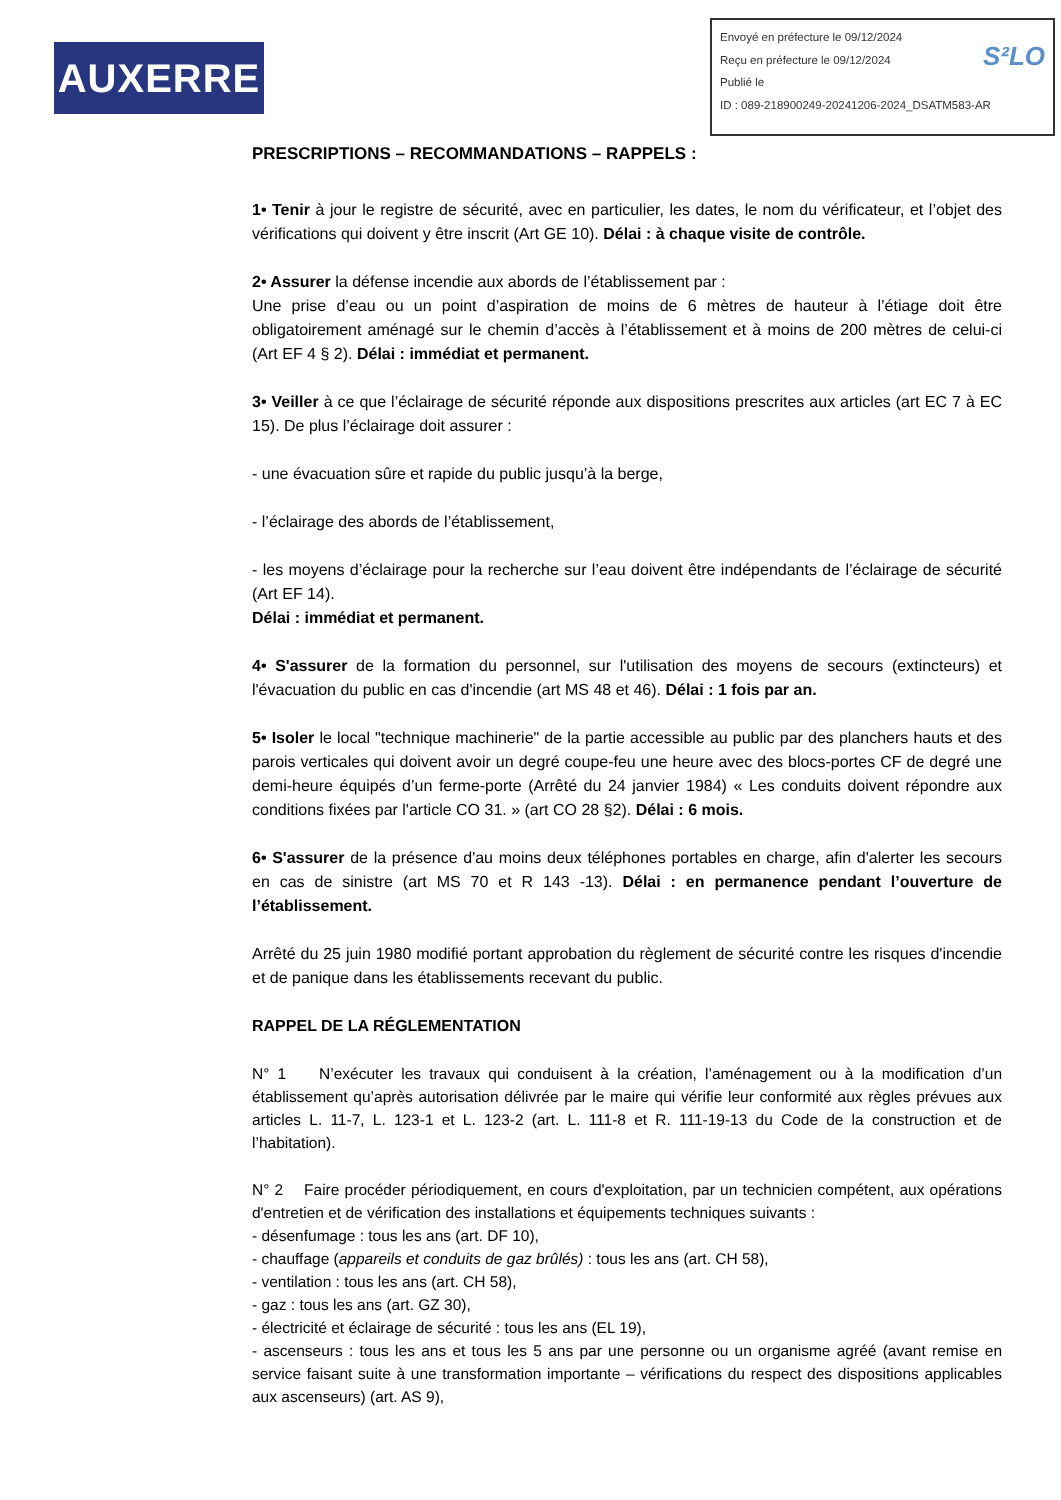AUXERRE
Envoyé en préfecture le 09/12/2024
S²LO Reçu en préfecture le 09/12/2024
Publié le
ID : 089-218900249-20241206-2024_DSATM583-AR
PRESCRIPTIONS – RECOMMANDATIONS – RAPPELS :
1• Tenir à jour le registre de sécurité, avec en particulier, les dates, le nom du vérificateur, et l’objet des vérifications qui doivent y être inscrit (Art GE 10). Délai : à chaque visite de contrôle.
2• Assurer la défense incendie aux abords de l’établissement par :
Une prise d’eau ou un point d’aspiration de moins de 6 mètres de hauteur à l’étiage doit être obligatoirement aménagé sur le chemin d’accès à l’établissement et à moins de 200 mètres de celui-ci (Art EF 4 § 2). Délai : immédiat et permanent.
3• Veiller à ce que l’éclairage de sécurité réponde aux dispositions prescrites aux articles (art EC 7 à EC 15). De plus l’éclairage doit assurer :
- une évacuation sûre et rapide du public jusqu’à la berge,
- l’éclairage des abords de l’établissement,
- les moyens d’éclairage pour la recherche sur l’eau doivent être indépendants de l’éclairage de sécurité (Art EF 14).
Délai : immédiat et permanent.
4• S'assurer de la formation du personnel, sur l'utilisation des moyens de secours (extincteurs) et l'évacuation du public en cas d'incendie (art MS 48 et 46). Délai : 1 fois par an.
5• Isoler le local "technique machinerie" de la partie accessible au public par des planchers hauts et des parois verticales qui doivent avoir un degré coupe-feu une heure avec des blocs-portes CF de degré une demi-heure équipés d’un ferme-porte (Arrêté du 24 janvier 1984) « Les conduits doivent répondre aux conditions fixées par l'article CO 31. » (art CO 28 §2). Délai : 6 mois.
6• S'assurer de la présence d'au moins deux téléphones portables en charge, afin d'alerter les secours en cas de sinistre (art MS 70 et R 143 -13). Délai : en permanence pendant l’ouverture de l’établissement.
Arrêté du 25 juin 1980 modifié portant approbation du règlement de sécurité contre les risques d'incendie et de panique dans les établissements recevant du public.
RAPPEL DE LA RÉGLEMENTATION
N° 1 N’exécuter les travaux qui conduisent à la création, l’aménagement ou à la modification d’un établissement qu’après autorisation délivrée par le maire qui vérifie leur conformité aux règles prévues aux articles L. 11-7, L. 123-1 et L. 123-2 (art. L. 111-8 et R. 111-19-13 du Code de la construction et de l’habitation).
N° 2 Faire procéder périodiquement, en cours d'exploitation, par un technicien compétent, aux opérations d'entretien et de vérification des installations et équipements techniques suivants :
- désenfumage : tous les ans (art. DF 10),
- chauffage (appareils et conduits de gaz brûlés) : tous les ans (art. CH 58),
- ventilation : tous les ans (art. CH 58),
- gaz : tous les ans (art. GZ 30),
- électricité et éclairage de sécurité : tous les ans (EL 19),
- ascenseurs : tous les ans et tous les 5 ans par une personne ou un organisme agréé (avant remise en service faisant suite à une transformation importante – vérifications du respect des dispositions applicables aux ascenseurs) (art. AS 9),